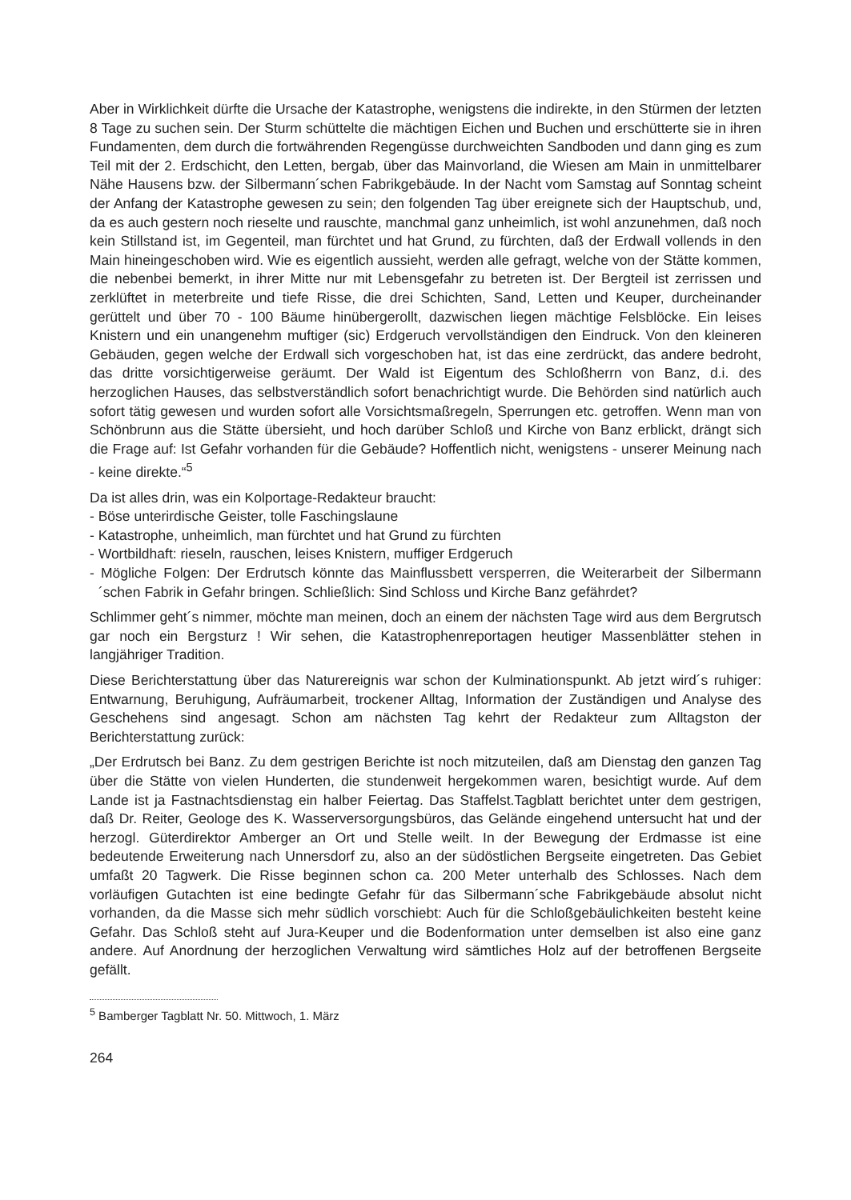Aber in Wirklichkeit dürfte die Ursache der Katastrophe, wenigstens die indirekte, in den Stürmen der letzten 8 Tage zu suchen sein. Der Sturm schüttelte die mächtigen Eichen und Buchen und erschütterte sie in ihren Fundamenten, dem durch die fortwährenden Regengüsse durchweichten Sandboden und dann ging es zum Teil mit der 2. Erdschicht, den Letten, bergab, über das Mainvorland, die Wiesen am Main in unmittelbarer Nähe Hausens bzw. der Silbermann´schen Fabrikgebäude. In der Nacht vom Samstag auf Sonntag scheint der Anfang der Katastrophe gewesen zu sein; den folgenden Tag über ereignete sich der Hauptschub, und, da es auch gestern noch rieselte und rauschte, manchmal ganz unheimlich, ist wohl anzunehmen, daß noch kein Stillstand ist, im Gegenteil, man fürchtet und hat Grund, zu fürchten, daß der Erdwall vollends in den Main hineingeschoben wird. Wie es eigentlich aussieht, werden alle gefragt, welche von der Stätte kommen, die nebenbei bemerkt, in ihrer Mitte nur mit Lebensgefahr zu betreten ist. Der Bergteil ist zerrissen und zerklüftet in meterbreite und tiefe Risse, die drei Schichten, Sand, Letten und Keuper, durcheinander gerüttelt und über 70 - 100 Bäume hinübergerollt, dazwischen liegen mächtige Felsblöcke. Ein leises Knistern und ein unangenehm muftiger (sic) Erdgeruch vervollständigen den Eindruck. Von den kleineren Gebäuden, gegen welche der Erdwall sich vorgeschoben hat, ist das eine zerdrückt, das andere bedroht, das dritte vorsichtigerweise geräumt. Der Wald ist Eigentum des Schloßherrn von Banz, d.i. des herzoglichen Hauses, das selbstverständlich sofort benachrichtigt wurde. Die Behörden sind natürlich auch sofort tätig gewesen und wurden sofort alle Vorsichtsmaßregeln, Sperrungen etc. getroffen. Wenn man von Schönbrunn aus die Stätte übersieht, und hoch darüber Schloß und Kirche von Banz erblickt, drängt sich die Frage auf: Ist Gefahr vorhanden für die Gebäude? Hoffentlich nicht, wenigstens - unserer Meinung nach - keine direkte.“<sup>5</sup>
Da ist alles drin, was ein Kolportage-Redakteur braucht:
- Böse unterirdische Geister, tolle Faschingslaune
- Katastrophe, unheimlich, man fürchtet und hat Grund zu fürchten
- Wortbildhaft: rieseln, rauschen, leises Knistern, muffiger Erdgeruch
- Mögliche Folgen: Der Erdrutsch könnte das Mainflussbett versperren, die Weiterarbeit der Silbermann´schen Fabrik in Gefahr bringen. Schließlich: Sind Schloss und Kirche Banz gefährdet?
Schlimmer geht´s nimmer, möchte man meinen, doch an einem der nächsten Tage wird aus dem Bergrutsch gar noch ein Bergsturz ! Wir sehen, die Katastrophenreportagen heutiger Massenblätter stehen in langjähriger Tradition.
Diese Berichterstattung über das Naturereignis war schon der Kulminationspunkt. Ab jetzt wird´s ruhiger: Entwarnung, Beruhigung, Aufräumarbeit, trockener Alltag, Information der Zuständigen und Analyse des Geschehens sind angesagt. Schon am nächsten Tag kehrt der Redakteur zum Alltagston der Berichterstattung zurück:
„Der Erdrutsch bei Banz. Zu dem gestrigen Berichte ist noch mitzuteilen, daß am Dienstag den ganzen Tag über die Stätte von vielen Hunderten, die stundenweit hergekommen waren, besichtigt wurde. Auf dem Lande ist ja Fastnachtsdienstag ein halber Feiertag. Das Staffelst.Tagblatt berichtet unter dem gestrigen, daß Dr. Reiter, Geologe des K. Wasserversorgungsbüros, das Gelände eingehend untersucht hat und der herzogl. Güterdirektor Amberger an Ort und Stelle weilt. In der Bewegung der Erdmasse ist eine bedeutende Erweiterung nach Unnersdorf zu, also an der südöstlichen Bergseite eingetreten. Das Gebiet umfaßt 20 Tagwerk. Die Risse beginnen schon ca. 200 Meter unterhalb des Schlosses. Nach dem vorläufigen Gutachten ist eine bedingte Gefahr für das Silbermann´sche Fabrikgebäude absolut nicht vorhanden, da die Masse sich mehr südlich vorschiebt: Auch für die Schloßgebäulichkeiten besteht keine Gefahr. Das Schloß steht auf Jura-Keuper und die Bodenformation unter demselben ist also eine ganz andere. Auf Anordnung der herzoglichen Verwaltung wird sämtliches Holz auf der betroffenen Bergseite gefällt.
<sup>5</sup> Bamberger Tagblatt Nr. 50. Mittwoch, 1. März
264